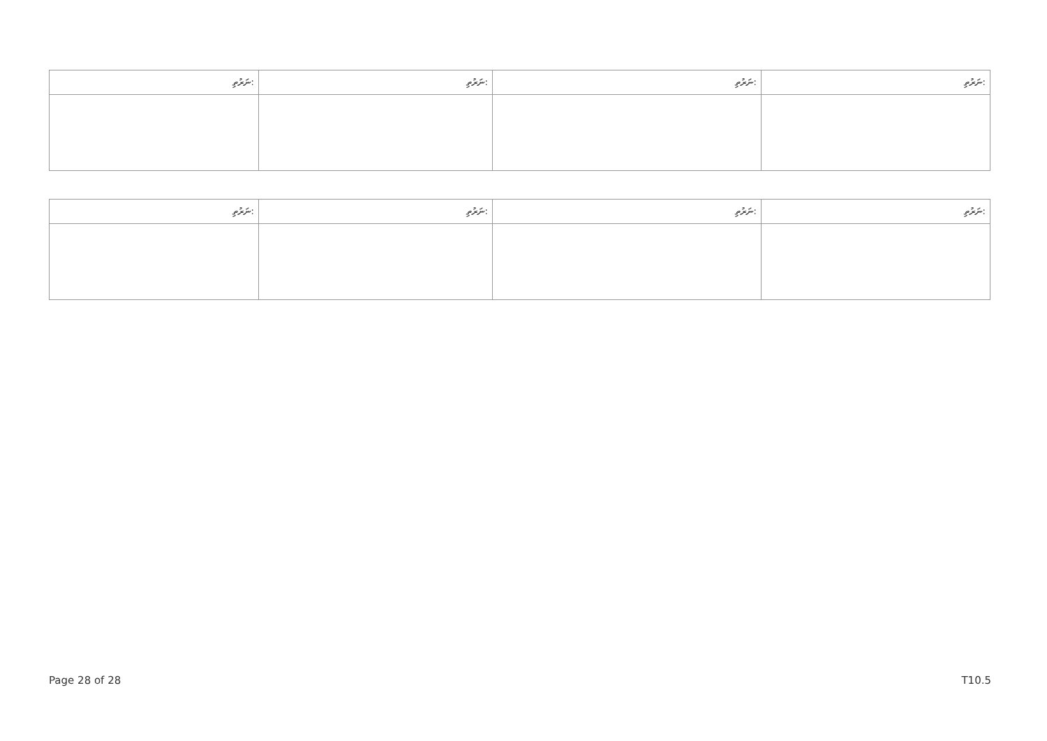| ނަރުތި: | ނަރުތި: | ނަރުތި: | ނަރުތި: |
| --- | --- | --- | --- |
| ނަރުތި: | ނަރުތި: | ނަރުތި: | ނަރުތި: |
| --- | --- | --- | --- |
Page 28 of 28 T10.5